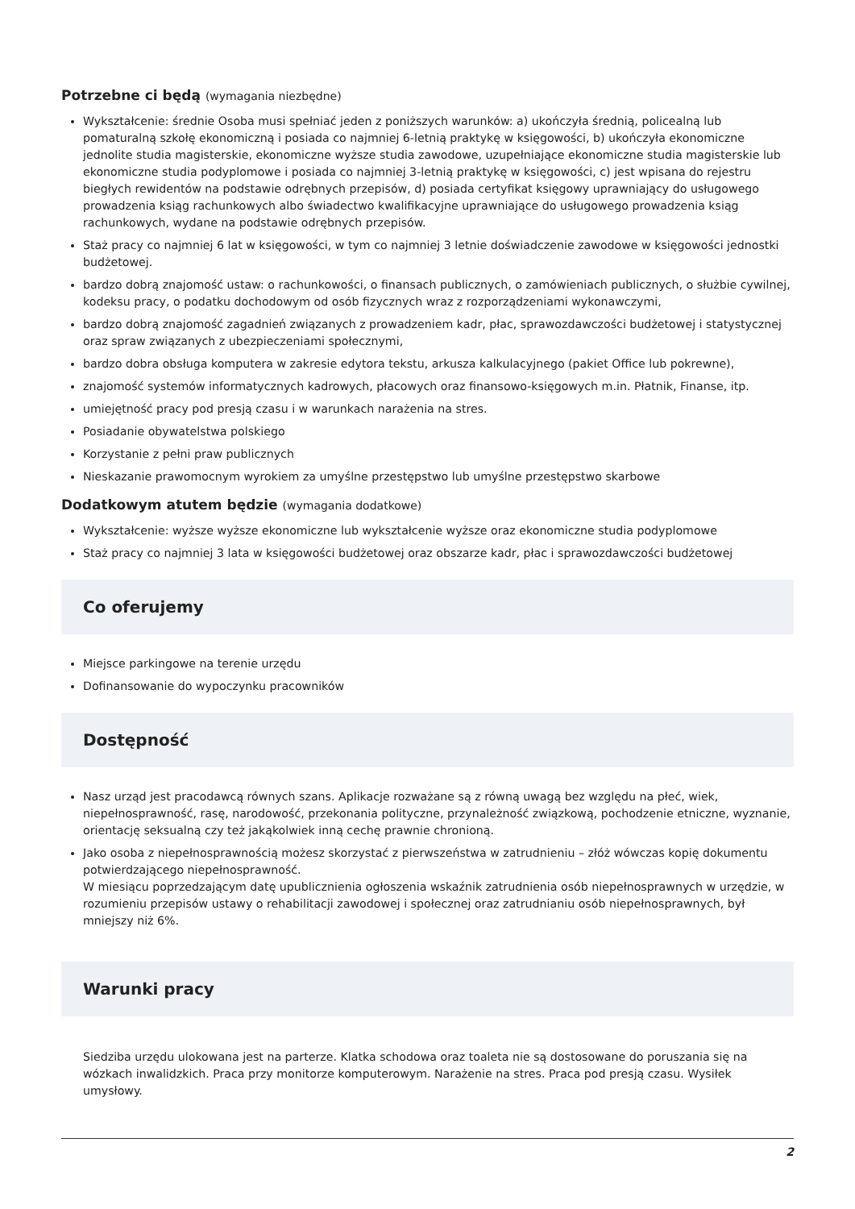Potrzebne ci będą (wymagania niezbędne)
Wykształcenie: średnie Osoba musi spełniać jeden z poniższych warunków: a) ukończyła średnią, policealną lub pomaturalną szkołę ekonomiczną i posiada co najmniej 6-letnią praktykę w księgowości, b) ukończyła ekonomiczne jednolite studia magisterskie, ekonomiczne wyższe studia zawodowe, uzupełniające ekonomiczne studia magisterskie lub ekonomiczne studia podyplomowe i posiada co najmniej 3-letnią praktykę w księgowości, c) jest wpisana do rejestru biegłych rewidentów na podstawie odrębnych przepisów, d) posiada certyfikat księgowy uprawniający do usługowego prowadzenia ksiąg rachunkowych albo świadectwo kwalifikacyjne uprawniające do usługowego prowadzenia ksiąg rachunkowych, wydane na podstawie odrębnych przepisów.
Staż pracy co najmniej 6 lat w księgowości, w tym co najmniej 3 letnie doświadczenie zawodowe w księgowości jednostki budżetowej.
bardzo dobrą znajomość ustaw: o rachunkowości, o finansach publicznych, o zamówieniach publicznych, o służbie cywilnej, kodeksu pracy, o podatku dochodowym od osób fizycznych wraz z rozporządzeniami wykonawczymi,
bardzo dobrą znajomość zagadnień związanych z prowadzeniem kadr, płac, sprawozdawczości budżetowej i statystycznej oraz spraw związanych z ubezpieczeniami społecznymi,
bardzo dobra obsługa komputera w zakresie edytora tekstu, arkusza kalkulacyjnego (pakiet Office lub pokrewne),
znajomość systemów informatycznych kadrowych, płacowych oraz finansowo-księgowych m.in. Płatnik, Finanse, itp.
umiejętność pracy pod presją czasu i w warunkach narażenia na stres.
Posiadanie obywatelstwa polskiego
Korzystanie z pełni praw publicznych
Nieskazanie prawomocnym wyrokiem za umyślne przestępstwo lub umyślne przestępstwo skarbowe
Dodatkowym atutem będzie (wymagania dodatkowe)
Wykształcenie: wyższe wyższe ekonomiczne lub wykształcenie wyższe oraz ekonomiczne studia podyplomowe
Staż pracy co najmniej 3 lata w księgowości budżetowej oraz obszarze kadr, płac i sprawozdawczości budżetowej
Co oferujemy
Miejsce parkingowe na terenie urzędu
Dofinansowanie do wypoczynku pracowników
Dostępność
Nasz urząd jest pracodawcą równych szans. Aplikacje rozważane są z równą uwagą bez względu na płeć, wiek, niepełnosprawność, rasę, narodowość, przekonania polityczne, przynależność związkową, pochodzenie etniczne, wyznanie, orientację seksualną czy też jakąkolwiek inną cechę prawnie chronioną.
Jako osoba z niepełnosprawnością możesz skorzystać z pierwszeństwa w zatrudnieniu – złóż wówczas kopię dokumentu potwierdzającego niepełnosprawność.
W miesiącu poprzedzającym datę upublicznienia ogłoszenia wskaźnik zatrudnienia osób niepełnosprawnych w urzędzie, w rozumieniu przepisów ustawy o rehabilitacji zawodowej i społecznej oraz zatrudnianiu osób niepełnosprawnych, był mniejszy niż 6%.
Warunki pracy
Siedziba urzędu ulokowana jest na parterze. Klatka schodowa oraz toaleta nie są dostosowane do poruszania się na wózkach inwalidzkich. Praca przy monitorze komputerowym. Narażenie na stres. Praca pod presją czasu. Wysiłek umysłowy.
2